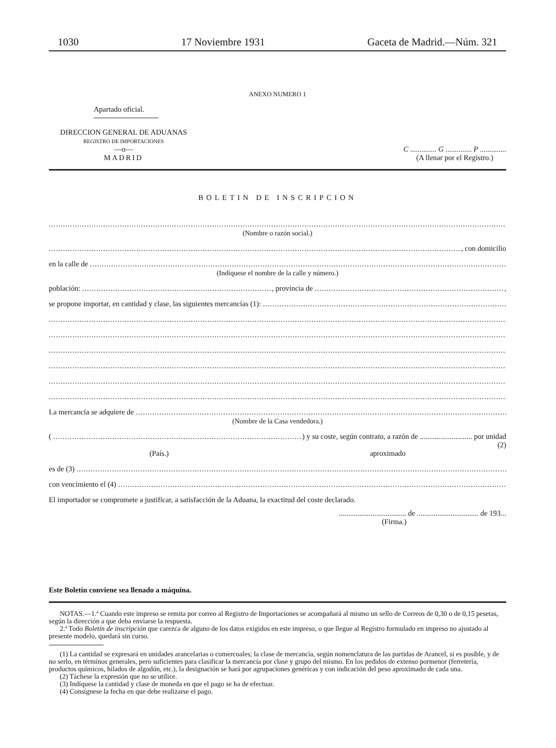1030 17 Noviembre 1931 Gaceta de Madrid.—Núm. 321
ANEXO NUMERO 1
Apartado oficial.
DIRECCION GENERAL DE ADUANAS
REGISTRO DE IMPORTACIONES
—o—
MADRID
C .............. G .............. P ..............
(A llenar por el Registro.)
BOLETIN DE INSCRIPCION
(Nombre o razón social.)
, con domicilio
en la calle de
(Indíquese el nombre de la calle y número.)
población: , provincia de ,
se propone importar, en cantidad y clase, las siguientes mercancías (1):
La mercancía se adquiere de
(Nombre de la Casa vendedora.)
( ) y su coste, según contrato, a razón de ............................ por unidad
(2)
(País.) aproximado
es de (3)
con vencimiento el (4)
El importador se compromete a justificar, a satisfacción de la Aduana, la exactitud del coste declarado.
.................................... de ................................. de 193...
(Firma.)
Este Boletín conviene sea llenado a máquina.
NOTAS.—1.ª Cuando este impreso se remita por correo al Registro de Importaciones se acompañará al mismo un sello de Correos de 0,30 o de 0,15 pesetas, según la dirección a que deba enviarse la respuesta.
2.ª Todo Boletín de inscripción que carezca de alguno de los datos exigidos en este impreso, o que llegue al Registro formulado en impreso no ajustado al presente modelo, quedará sin curso.
(1) La cantidad se expresará en unidades arancelarias o comercoales; la clase de mercancía, según nomenclatura de las partidas de Arancel, si es posible, y de no serlo, en términos generales, pero suficientes para clasificar la mercancía por clase y grupo del mismo. En los pedidos de extenso pormenor (ferretería, productos químicos, hilados de algodón, etc.), la designación se hará por agrupaciones genéricas y con indicación del peso aproximado de cada una.
(2) Táchese la expresión que no se utilice.
(3) Indíquese la cantidad y clase de moneda en que el pago se ha de efectuar.
(4) Consígnese la fecha en que debe realizarse el pago.